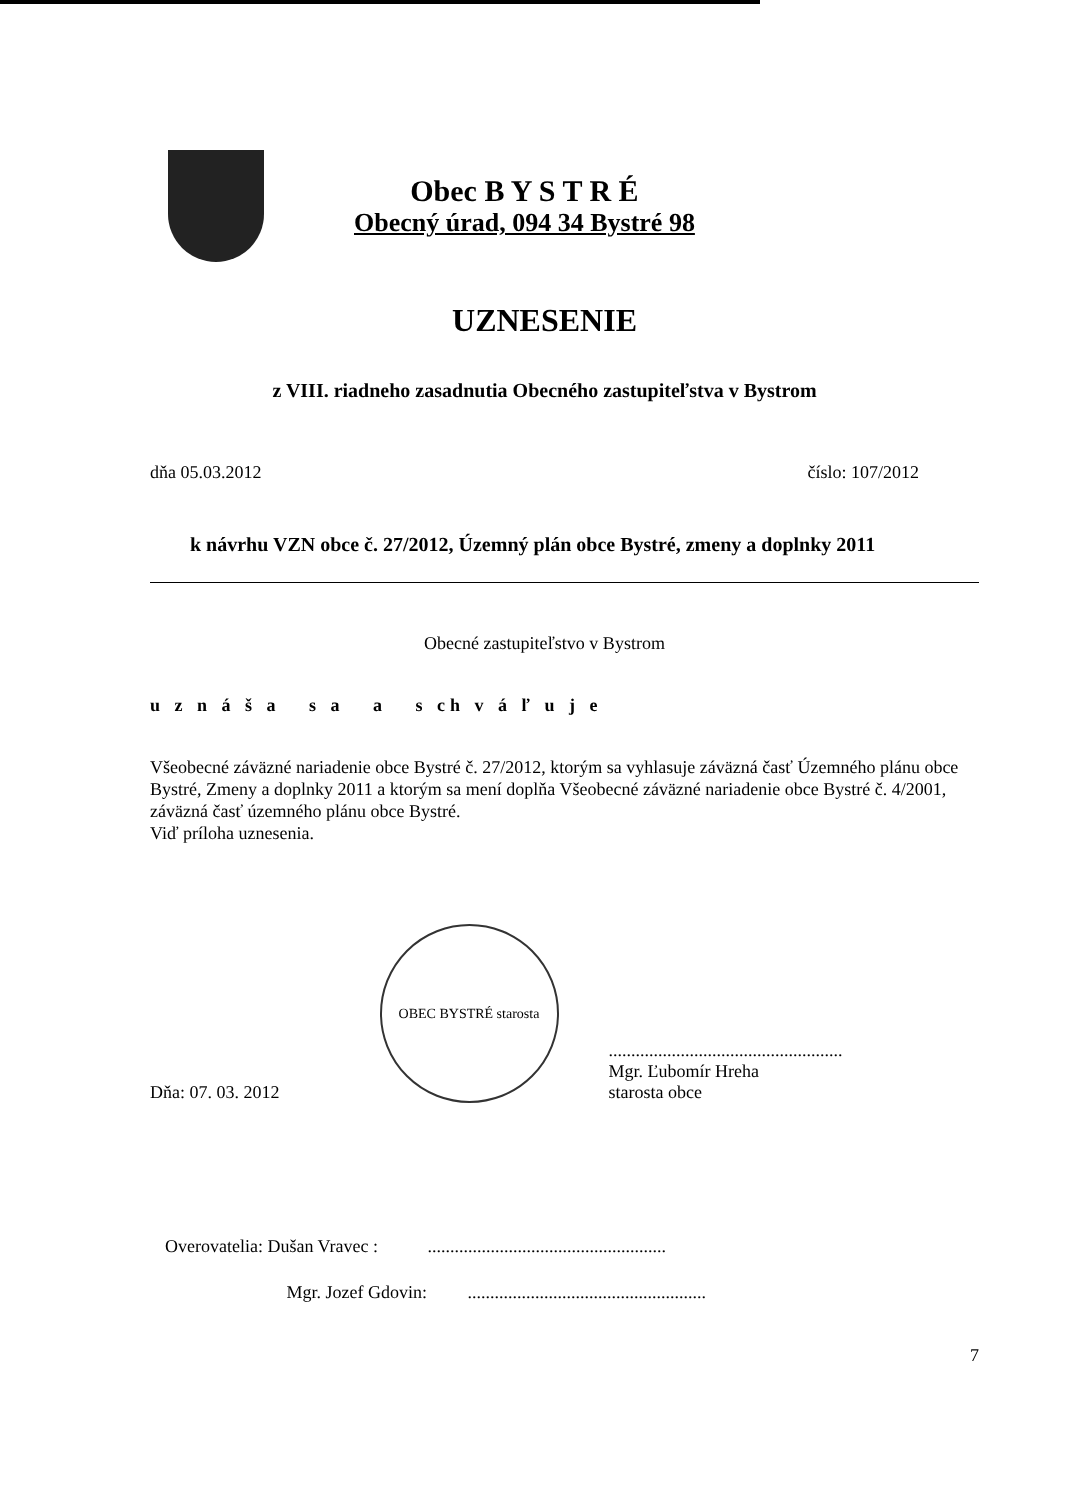Obec B Y S T R É
Obecný úrad, 094 34 Bystré 98
UZNESENIE
z VIII. riadneho zasadnutia Obecného zastupiteľstva v Bystrom
dňa 05.03.2012 číslo: 107/2012
k návrhu VZN obce č. 27/2012, Územný plán obce Bystré, zmeny a doplnky 2011
Obecné zastupiteľstvo v Bystrom
u z n á š a s a a s ch v á ľ u j e
Všeobecné záväzné nariadenie obce Bystré č. 27/2012, ktorým sa vyhlasuje záväzná časť Územného plánu obce Bystré, Zmeny a doplnky 2011 a ktorým sa mení doplňa Všeobecné záväzné nariadenie obce Bystré č. 4/2001, záväzná časť územného plánu obce Bystré.
Viď príloha uznesenia.
Dňa: 07. 03. 2012
OBEC BYSTRÉ starosta
....................................................
Mgr. Ľubomír Hreha
starosta obce
Overovatelia: Dušan Vravec : .....................................................
Mgr. Jozef Gdovin: .....................................................
7